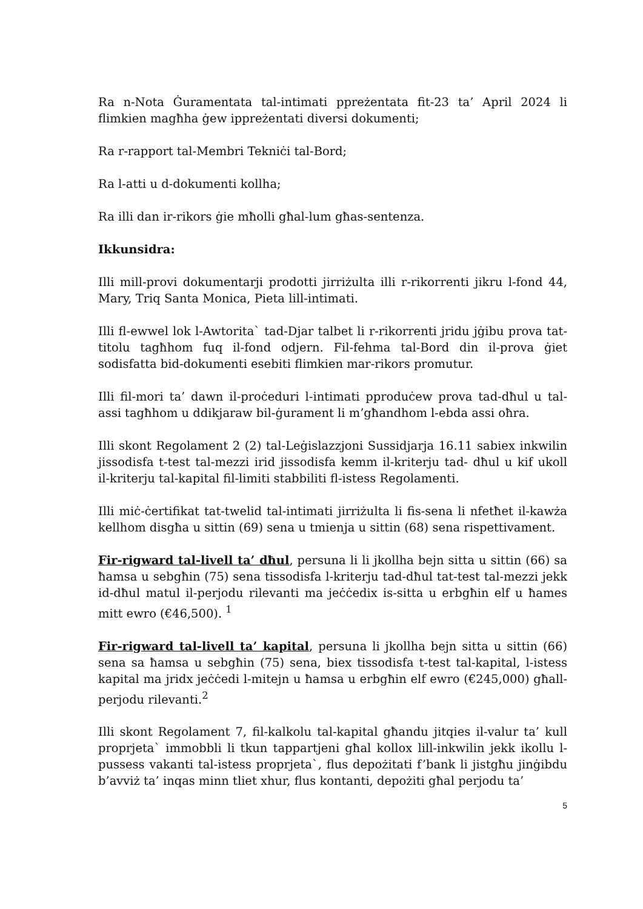Ra n-Nota Ġuramentata tal-intimati ppreżentata fit-23 ta’ April 2024 li flimkien magħha ġew ippreżentati diversi dokumenti;
Ra r-rapport tal-Membri Tekniċi tal-Bord;
Ra l-atti u d-dokumenti kollha;
Ra illi dan ir-rikors ġie mħolli għal-lum għas-sentenza.
Ikkunsidra:
Illi mill-provi dokumentarji prodotti jirriżulta illi r-rikorrenti jikru l-fond 44, Mary, Triq Santa Monica, Pieta lill-intimati.
Illi fl-ewwel lok l-Awtorita` tad-Djar talbet li r-rikorrenti jridu jġibu prova tat-titolu tagħhom fuq il-fond odjern. Fil-fehma tal-Bord din il-prova ġiet sodisfatta bid-dokumenti esebiti flimkien mar-rikors promutur.
Illi fil-mori ta’ dawn il-proċeduri l-intimati pproduċew prova tad-dħul u tal-assi tagħhom u ddikjaraw bil-ġurament li m’għandhom l-ebda assi oħra.
Illi skont Regolament 2 (2) tal-Leġislazzjoni Sussidjarja 16.11 sabiex inkwilin jissodisfa t-test tal-mezzi irid jissodisfa kemm il-kriterju tad- dħul u kif ukoll il-kriterju tal-kapital fil-limiti stabbiliti fl-istess Regolamenti.
Illi miċ-ċertifikat tat-twelid tal-intimati jirriżulta li fis-sena li nfetħet il-kawża kellhom disgħa u sittin (69) sena u tmienja u sittin (68) sena rispettivament.
Fir-rigward tal-livell ta’ dħul, persuna li li jkollha bejn sitta u sittin (66) sa ħamsa u sebgħin (75) sena tissodisfa l-kriterju tad-dħul tat-test tal-mezzi jekk id-dħul matul il-perjodu rilevanti ma jeċċedix is-sitta u erbgħin elf u ħames mitt ewro (€46,500). <sup>1</sup>
Fir-rigward tal-livell ta’ kapital, persuna li jkollha bejn sitta u sittin (66) sena sa ħamsa u sebgħin (75) sena, biex tissodisfa t-test tal-kapital, l-istess kapital ma jridx jeċċedi l-mitejn u ħamsa u erbgħin elf ewro (€245,000) għall-perjodu rilevanti.<sup>2</sup>
Illi skont Regolament 7, fil-kalkolu tal-kapital għandu jitqies il-valur ta’ kull proprjeta` immobbli li tkun tappartjeni għal kollox lill-inkwilin jekk ikollu l-pussess vakanti tal-istess proprjeta`, flus depożitati f’bank li jistgħu jinġibdu b’avviż ta’ inqas minn tliet xhur, flus kontanti, depożiti għal perjodu ta’
5